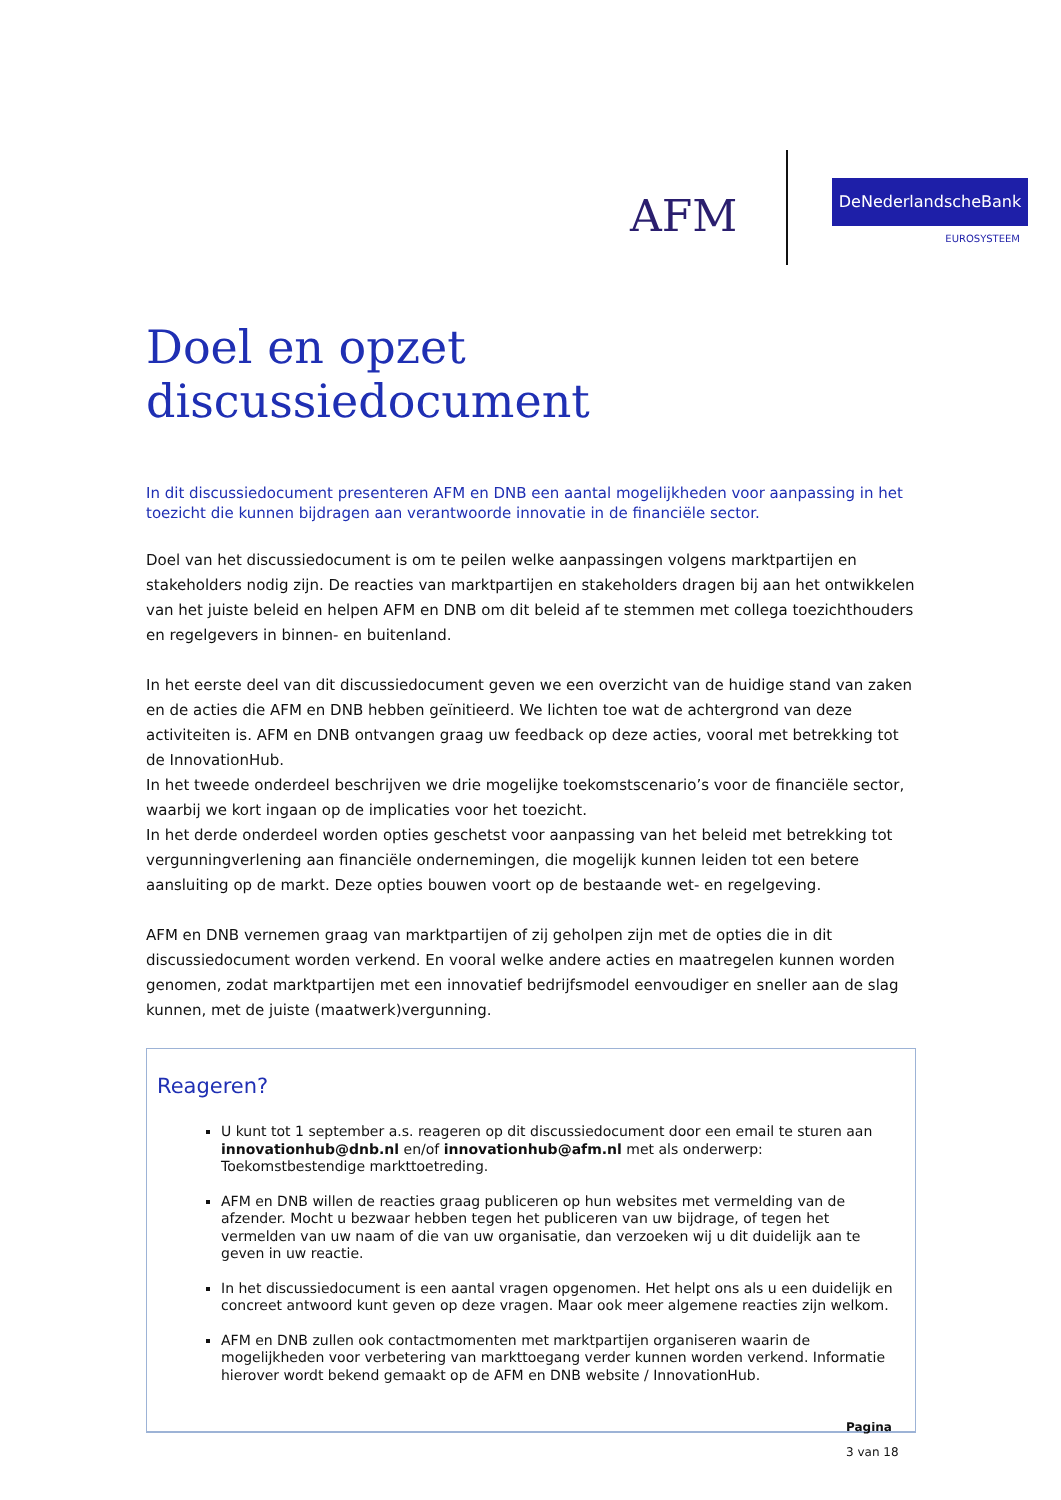AFM
DeNederlandscheBank
EUROSYSTEEM
Doel en opzet discussiedocument
In dit discussiedocument presenteren AFM en DNB een aantal mogelijkheden voor aanpassing in het toezicht die kunnen bijdragen aan verantwoorde innovatie in de financiële sector.
Doel van het discussiedocument is om te peilen welke aanpassingen volgens marktpartijen en stakeholders nodig zijn. De reacties van marktpartijen en stakeholders dragen bij aan het ontwikkelen van het juiste beleid en helpen AFM en DNB om dit beleid af te stemmen met collega toezichthouders en regelgevers in binnen- en buitenland.
In het eerste deel van dit discussiedocument geven we een overzicht van de huidige stand van zaken en de acties die AFM en DNB hebben geïnitieerd. We lichten toe wat de achtergrond van deze activiteiten is. AFM en DNB ontvangen graag uw feedback op deze acties, vooral met betrekking tot de InnovationHub.
In het tweede onderdeel beschrijven we drie mogelijke toekomstscenario’s voor de financiële sector, waarbij we kort ingaan op de implicaties voor het toezicht.
In het derde onderdeel worden opties geschetst voor aanpassing van het beleid met betrekking tot vergunningverlening aan financiële ondernemingen, die mogelijk kunnen leiden tot een betere aansluiting op de markt. Deze opties bouwen voort op de bestaande wet- en regelgeving.
AFM en DNB vernemen graag van marktpartijen of zij geholpen zijn met de opties die in dit discussiedocument worden verkend. En vooral welke andere acties en maatregelen kunnen worden genomen, zodat marktpartijen met een innovatief bedrijfsmodel eenvoudiger en sneller aan de slag kunnen, met de juiste (maatwerk)vergunning.
Reageren?
U kunt tot 1 september a.s. reageren op dit discussiedocument door een email te sturen aan innovationhub@dnb.nl en/of innovationhub@afm.nl met als onderwerp: Toekomstbestendige markttoetreding.
AFM en DNB willen de reacties graag publiceren op hun websites met vermelding van de afzender. Mocht u bezwaar hebben tegen het publiceren van uw bijdrage, of tegen het vermelden van uw naam of die van uw organisatie, dan verzoeken wij u dit duidelijk aan te geven in uw reactie.
In het discussiedocument is een aantal vragen opgenomen. Het helpt ons als u een duidelijk en concreet antwoord kunt geven op deze vragen. Maar ook meer algemene reacties zijn welkom.
AFM en DNB zullen ook contactmomenten met marktpartijen organiseren waarin de mogelijkheden voor verbetering van markttoegang verder kunnen worden verkend. Informatie hierover wordt bekend gemaakt op de AFM en DNB website / InnovationHub.
Pagina
3 van 18